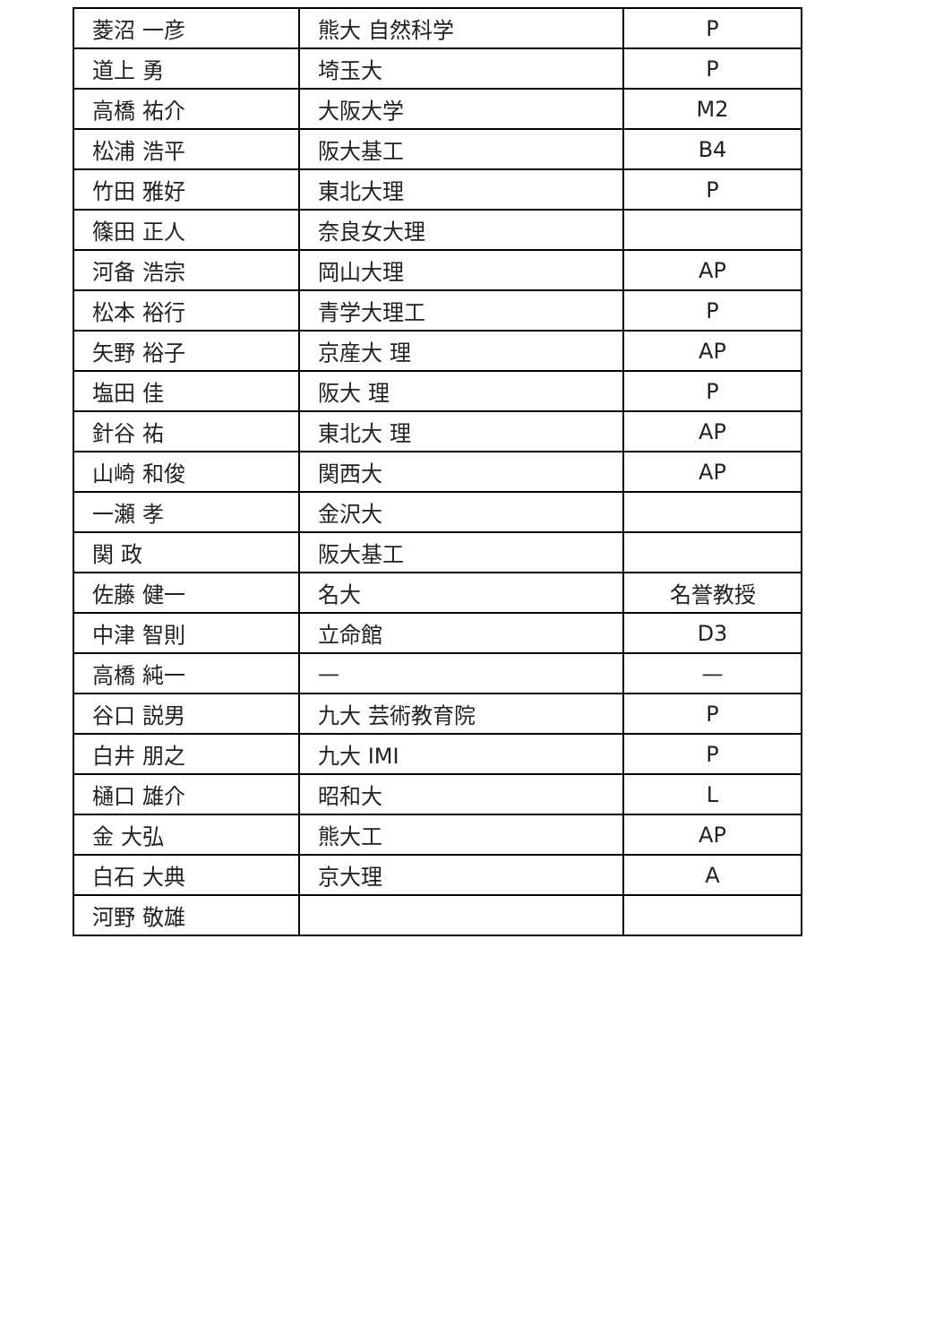| 菱沼 一彦 | 熊大 自然科学 | P |
| 道上 勇 | 埼玉大 | P |
| 高橋 祐介 | 大阪大学 | M2 |
| 松浦 浩平 | 阪大基工 | B4 |
| 竹田 雅好 | 東北大理 | P |
| 篠田 正人 | 奈良女大理 | |
| 河备 浩宗 | 岡山大理 | AP |
| 松本 裕行 | 青学大理工 | P |
| 矢野 裕子 | 京産大 理 | AP |
| 塩田 佳 | 阪大 理 | P |
| 針谷 祐 | 東北大 理 | AP |
| 山崎 和俊 | 関西大 | AP |
| 一瀬 孝 | 金沢大 | |
| 関 政 | 阪大基工 | |
| 佐藤 健一 | 名大 | 名誉教授 |
| 中津 智則 | 立命館 | D3 |
| 高橋 純一 | — | — |
| 谷口 説男 | 九大 芸術教育院 | P |
| 白井 朋之 | 九大 IMI | P |
| 樋口 雄介 | 昭和大 | L |
| 金 大弘 | 熊大工 | AP |
| 白石 大典 | 京大理 | A |
| 河野 敬雄 | | |